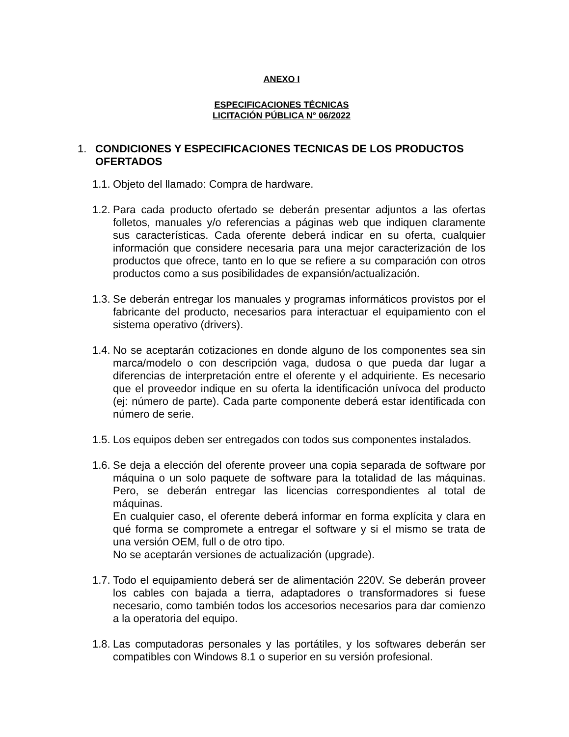ANEXO I
ESPECIFICACIONES TÉCNICAS
LICITACIÓN PÚBLICA N° 06/2022
1. CONDICIONES Y ESPECIFICACIONES TECNICAS DE LOS PRODUCTOS OFERTADOS
1.1.
Objeto del llamado: Compra de hardware.
1.2.
Para cada producto ofertado se deberán presentar adjuntos a las ofertas folletos, manuales y/o referencias a páginas web que indiquen claramente sus características. Cada oferente deberá indicar en su oferta, cualquier información que considere necesaria para una mejor caracterización de los productos que ofrece, tanto en lo que se refiere a su comparación con otros productos como a sus posibilidades de expansión/actualización.
1.3.
Se deberán entregar los manuales y programas informáticos provistos por el fabricante del producto, necesarios para interactuar el equipamiento con el sistema operativo (drivers).
1.4.
No se aceptarán cotizaciones en donde alguno de los componentes sea sin marca/modelo o con descripción vaga, dudosa o que pueda dar lugar a diferencias de interpretación entre el oferente y el adquiriente. Es necesario que el proveedor indique en su oferta la identificación unívoca del producto (ej: número de parte). Cada parte componente deberá estar identificada con número de serie.
1.5.
Los equipos deben ser entregados con todos sus componentes instalados.
1.6.
Se deja a elección del oferente proveer una copia separada de software por máquina o un solo paquete de software para la totalidad de las máquinas. Pero, se deberán entregar las licencias correspondientes al total de máquinas.
En cualquier caso, el oferente deberá informar en forma explícita y clara en qué forma se compromete a entregar el software y si el mismo se trata de una versión OEM, full o de otro tipo.
No se aceptarán versiones de actualización (upgrade).
1.7.
Todo el equipamiento deberá ser de alimentación 220V. Se deberán proveer los cables con bajada a tierra, adaptadores o transformadores si fuese necesario, como también todos los accesorios necesarios para dar comienzo a la operatoria del equipo.
1.8.
Las computadoras personales y las portátiles, y los softwares deberán ser compatibles con Windows 8.1 o superior en su versión profesional.